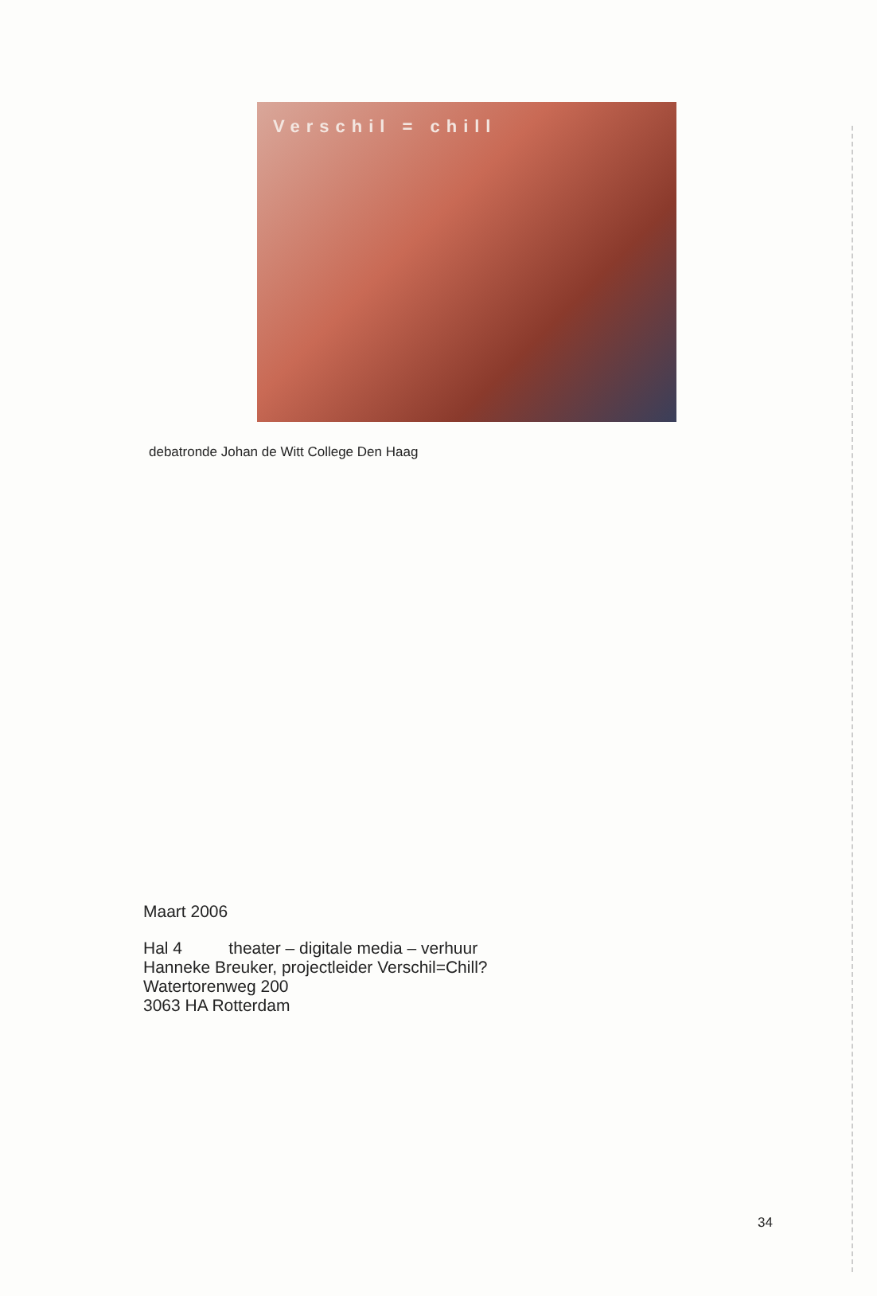Verschil = chill
debatronde Johan de Witt College Den Haag
Maart 2006
Hal 4 theater – digitale media – verhuur
Hanneke Breuker, projectleider Verschil=Chill?
Watertorenweg 200
3063 HA Rotterdam
34